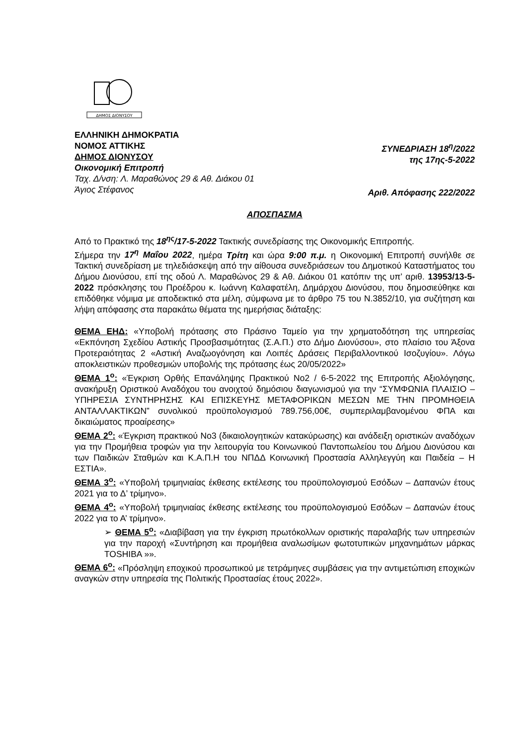ΔΗΜΟΣ ΔΙΟΝΥΣΟΥ
ΕΛΛΗΝΙΚΗ ΔΗΜΟΚΡΑΤΙΑ
ΝΟΜΟΣ ΑΤΤΙΚΗΣ
ΔΗΜΟΣ ΔΙΟΝΥΣΟΥ
Οικονομική Επιτροπή
Ταχ. Δ/νση: Λ. Μαραθώνος 29 & Αθ. Διάκου 01
Άγιος Στέφανος
ΣΥΝΕΔΡΙΑΣΗ 18<sup>η</sup>/2022
της 17ης-5-2022
Αριθ. Απόφασης 222/2022
ΑΠΟΣΠΑΣΜΑ
Από το Πρακτικό της 18<sup>ης</sup>/17-5-2022 Τακτικής συνεδρίασης της Οικονομικής Επιτροπής.
Σήμερα την 17<sup>η</sup> Μαΐου 2022, ημέρα Τρίτη και ώρα 9:00 π.μ. η Οικονομική Επιτροπή συνήλθε σε Τακτική συνεδρίαση με τηλεδιάσκεψη από την αίθουσα συνεδριάσεων του Δημοτικού Καταστήματος του Δήμου Διονύσου, επί της οδού Λ. Μαραθώνος 29 & Αθ. Διάκου 01 κατόπιν της υπ’ αριθ. 13953/13-5-2022 πρόσκλησης του Προέδρου κ. Ιωάννη Καλαφατέλη, Δημάρχου Διονύσου, που δημοσιεύθηκε και επιδόθηκε νόμιμα με αποδεικτικό στα μέλη, σύμφωνα με το άρθρο 75 του Ν.3852/10, για συζήτηση και λήψη απόφασης στα παρακάτω θέματα της ημερήσιας διάταξης:
ΘΕΜΑ ΕΗΔ: «Υποβολή πρότασης στο Πράσινο Ταμείο για την χρηματοδότηση της υπηρεσίας «Εκπόνηση Σχεδίου Αστικής Προσβασιμότητας (Σ.Α.Π.) στο Δήμο Διονύσου», στο πλαίσιο του Άξονα Προτεραιότητας 2 «Αστική Αναζωογόνηση και Λοιπές Δράσεις Περιβαλλοντικού Ισοζυγίου». Λόγω αποκλειστικών προθεσμιών υποβολής της πρότασης έως 20/05/2022»
ΘΕΜΑ 1<sup>ο</sup>: «Έγκριση Ορθής Επανάληψης Πρακτικού Νο2 / 6-5-2022 της Επιτροπής Αξιολόγησης, ανακήρυξη Οριστικού Αναδόχου του ανοιχτού δημόσιου διαγωνισμού για την “ΣΥΜΦΩΝΙΑ ΠΛΑΙΣΙΟ – ΥΠΗΡΕΣΙΑ ΣΥΝΤΗΡΗΣΗΣ ΚΑΙ ΕΠΙΣΚΕΥΗΣ ΜΕΤΑΦΟΡΙΚΩΝ ΜΕΣΩΝ ΜΕ ΤΗΝ ΠΡΟΜΗΘΕΙΑ ΑΝΤΑΛΛΑΚΤΙΚΩΝ” συνολικού προϋπολογισμού 789.756,00€, συμπεριλαμβανομένου ΦΠΑ και δικαιώματος προαίρεσης»
ΘΕΜΑ 2<sup>ο</sup>: «Έγκριση πρακτικού Νο3 (δικαιολογητικών κατακύρωσης) και ανάδειξη οριστικών αναδόχων για την Προμήθεια τροφών για την λειτουργία του Κοινωνικού Παντοπωλείου του Δήμου Διονύσου και των Παιδικών Σταθμών και Κ.Α.Π.Η του ΝΠΔΔ Κοινωνική Προστασία Αλληλεγγύη και Παιδεία – Η ΕΣΤΙΑ».
ΘΕΜΑ 3<sup>ο</sup>: «Υποβολή τριμηνιαίας έκθεσης εκτέλεσης του προϋπολογισμού Εσόδων – Δαπανών έτους 2021 για το Δ’ τρίμηνο».
ΘΕΜΑ 4<sup>ο</sup>: «Υποβολή τριμηνιαίας έκθεσης εκτέλεσης του προϋπολογισμού Εσόδων – Δαπανών έτους 2022 για το Α’ τρίμηνο».
➢ ΘΕΜΑ 5<sup>ο</sup>: «Διαβίβαση για την έγκριση πρωτόκολλων οριστικής παραλαβής των υπηρεσιών για την παροχή «Συντήρηση και προμήθεια αναλωσίμων φωτοτυπικών μηχανημάτων μάρκας TOSHIBA »».
ΘΕΜΑ 6<sup>ο</sup>: «Πρόσληψη εποχικού προσωπικού με τετράμηνες συμβάσεις για την αντιμετώπιση εποχικών αναγκών στην υπηρεσία της Πολιτικής Προστασίας έτους 2022».